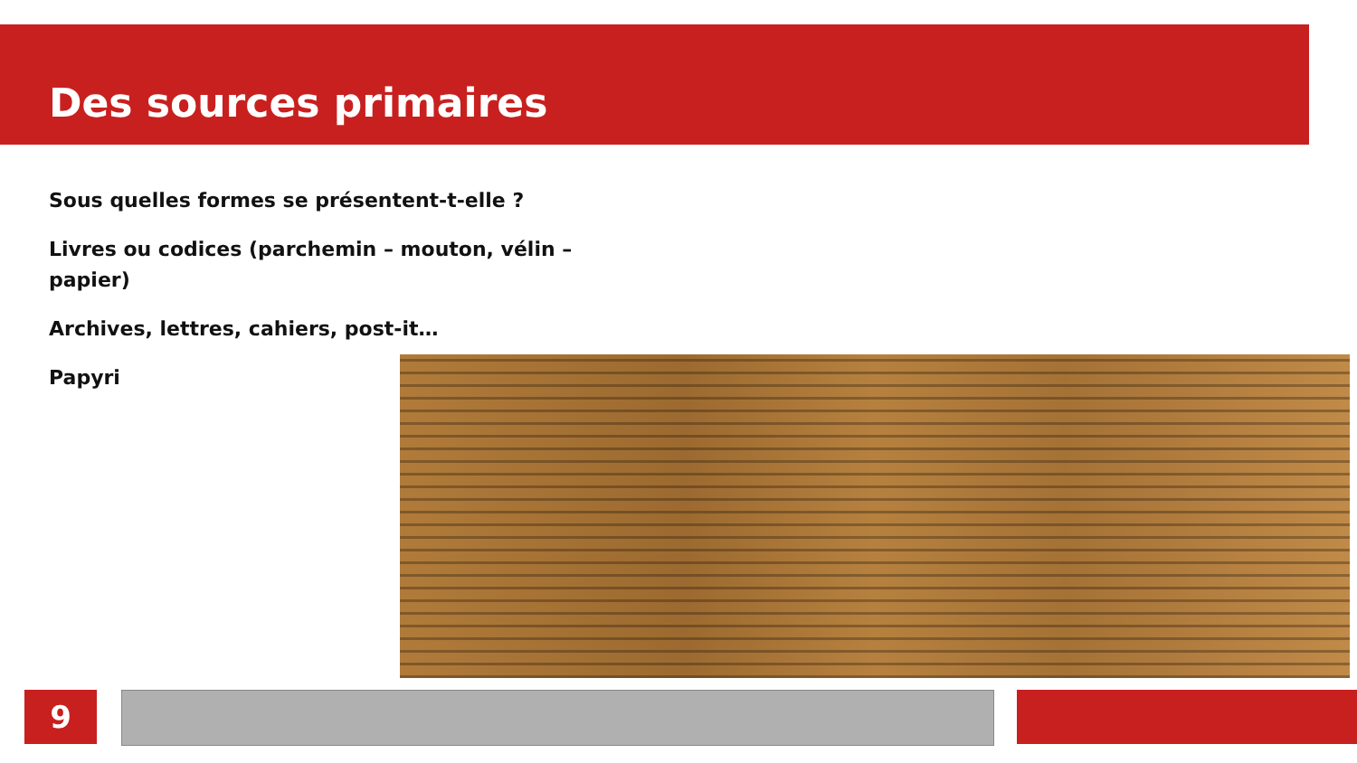Des sources primaires
Sous quelles formes se présentent-t-elle ?
Livres ou codices (parchemin – mouton, vélin – papier)
Archives, lettres, cahiers, post-it…
Papyri
9